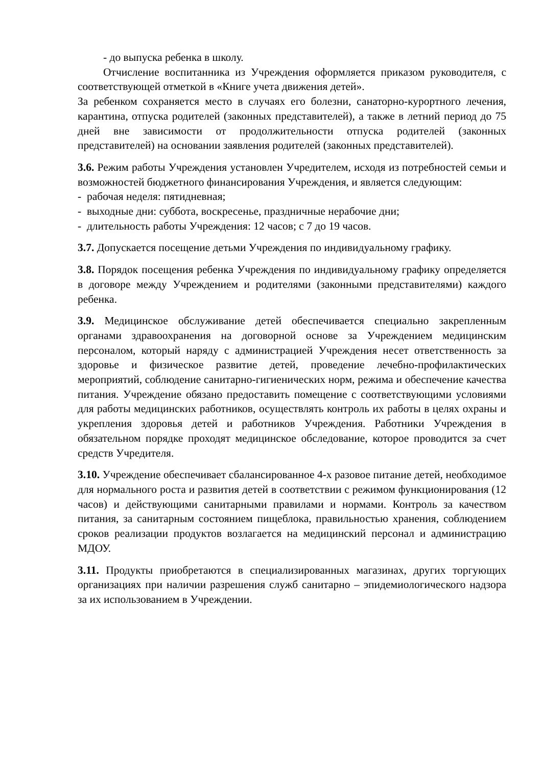- до выпуска ребенка в школу.
Отчисление воспитанника из Учреждения оформляется приказом руководителя, с соответствующей отметкой в «Книге учета движения детей».
За ребенком сохраняется место в случаях его болезни, санаторно-курортного лечения, карантина, отпуска родителей (законных представителей), а также в летний период до 75 дней вне зависимости от продолжительности отпуска родителей (законных представителей) на основании заявления родителей (законных представителей).
3.6. Режим работы Учреждения установлен Учредителем, исходя из потребностей семьи и возможностей бюджетного финансирования Учреждения, и является следующим:
- рабочая неделя: пятидневная;
- выходные дни: суббота, воскресенье, праздничные нерабочие дни;
- длительность работы Учреждения: 12 часов; с 7 до 19 часов.
3.7. Допускается посещение детьми Учреждения по индивидуальному графику.
3.8. Порядок посещения ребенка Учреждения по индивидуальному графику определяется в договоре между Учреждением и родителями (законными представителями) каждого ребенка.
3.9. Медицинское обслуживание детей обеспечивается специально закрепленным органами здравоохранения на договорной основе за Учреждением медицинским персоналом, который наряду с администрацией Учреждения несет ответственность за здоровье и физическое развитие детей, проведение лечебно-профилактических мероприятий, соблюдение санитарно-гигиенических норм, режима и обеспечение качества питания. Учреждение обязано предоставить помещение с соответствующими условиями для работы медицинских работников, осуществлять контроль их работы в целях охраны и укрепления здоровья детей и работников Учреждения. Работники Учреждения в обязательном порядке проходят медицинское обследование, которое проводится за счет средств Учредителя.
3.10. Учреждение обеспечивает сбалансированное 4-х разовое питание детей, необходимое для нормального роста и развития детей в соответствии с режимом функционирования (12 часов) и действующими санитарными правилами и нормами. Контроль за качеством питания, за санитарным состоянием пищеблока, правильностью хранения, соблюдением сроков реализации продуктов возлагается на медицинский персонал и администрацию МДОУ.
3.11. Продукты приобретаются в специализированных магазинах, других торгующих организациях при наличии разрешения служб санитарно – эпидемиологического надзора за их использованием в Учреждении.